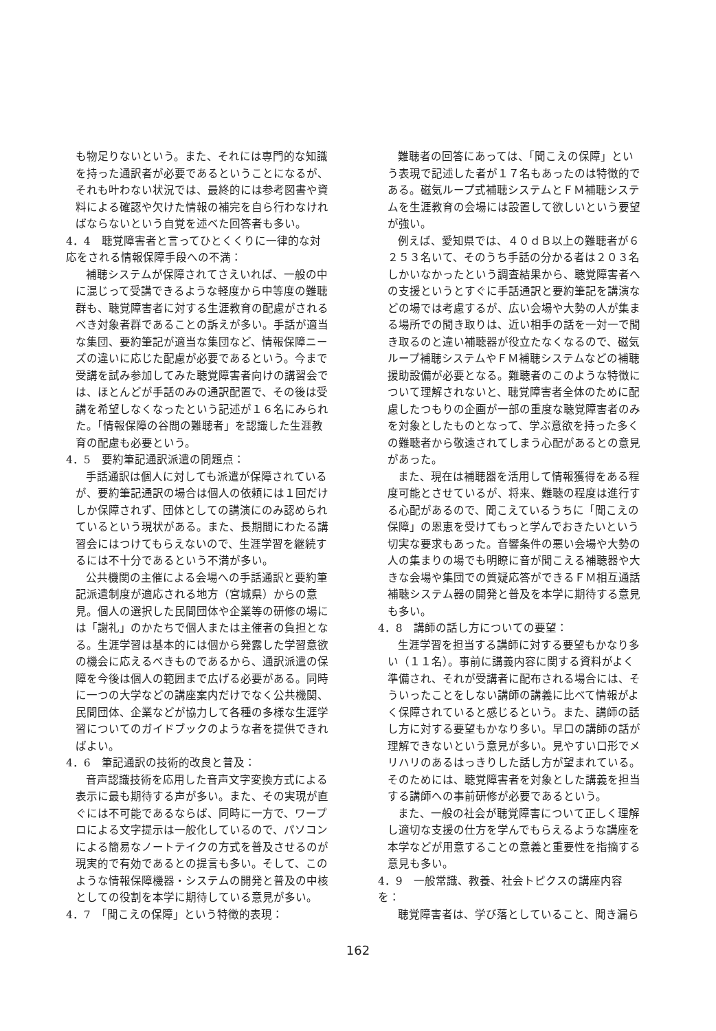も物足りないという。また、それには専門的な知識を持った通訳者が必要であるということになるが、それも叶わない状況では、最終的には参考図書や資料による確認や欠けた情報の補完を自ら行わなければならないという自覚を述べた回答者も多い。
4．4　聴覚障害者と言ってひとくくりに一律的な対応をされる情報保障手段への不満：
補聴システムが保障されてさえいれば、一般の中に混じって受講できるような軽度から中等度の難聴群も、聴覚障害者に対する生涯教育の配慮がされるべき対象者群であることの訴えが多い。手話が適当な集団、要約筆記が適当な集団など、情報保障ニーズの違いに応じた配慮が必要であるという。今まで受講を試み参加してみた聴覚障害者向けの講習会では、ほとんどが手話のみの通訳配置で、その後は受講を希望しなくなったという記述が１６名にみられた。「情報保障の谷間の難聴者」を認識した生涯教育の配慮も必要という。
4．5　要約筆記通訳派遣の問題点：
手話通訳は個人に対しても派遣が保障されているが、要約筆記通訳の場合は個人の依頼には１回だけしか保障されず、団体としての講演にのみ認められているという現状がある。また、長期間にわたる講習会にはつけてもらえないので、生涯学習を継続するには不十分であるという不満が多い。
公共機関の主催による会場への手話通訳と要約筆記派遣制度が適応される地方（宮城県）からの意見。個人の選択した民間団体や企業等の研修の場には「謝礼」のかたちで個人または主催者の負担となる。生涯学習は基本的には個から発露した学習意欲の機会に応えるべきものであるから、通訳派遣の保障を今後は個人の範囲まで広げる必要がある。同時に一つの大学などの講座案内だけでなく公共機関、民間団体、企業などが協力して各種の多様な生涯学習についてのガイドブックのような者を提供できればよい。
4．6　筆記通訳の技術的改良と普及：
音声認識技術を応用した音声文字変換方式による表示に最も期待する声が多い。また、その実現が直ぐには不可能であるならば、同時に一方で、ワープロによる文字提示は一般化しているので、パソコンによる簡易なノートテイクの方式を普及させるのが現実的で有効であるとの提言も多い。そして、このような情報保障機器・システムの開発と普及の中核としての役割を本学に期待している意見が多い。
4．7　「聞こえの保障」という特徴的表現：
難聴者の回答にあっては、「聞こえの保障」という表現で記述した者が１７名もあったのは特徴的である。磁気ループ式補聴システムとＦＭ補聴システムを生涯教育の会場には設置して欲しいという要望が強い。
例えば、愛知県では、４０ｄＢ以上の難聴者が６２５３名いて、そのうち手話の分かる者は２０３名しかいなかったという調査結果から、聴覚障害者への支援というとすぐに手話通訳と要約筆記を講演などの場では考慮するが、広い会場や大勢の人が集まる場所での聞き取りは、近い相手の話を一対一で聞き取るのと違い補聴器が役立たなくなるので、磁気ループ補聴システムやＦＭ補聴システムなどの補聴援助設備が必要となる。難聴者のこのような特徴について理解されないと、聴覚障害者全体のために配慮したつもりの企画が一部の重度な聴覚障害者のみを対象としたものとなって、学ぶ意欲を持った多くの難聴者から敬遠されてしまう心配があるとの意見があった。
また、現在は補聴器を活用して情報獲得をある程度可能とさせているが、将来、難聴の程度は進行する心配があるので、聞こえているうちに「聞こえの保障」の恩恵を受けてもっと学んでおきたいという切実な要求もあった。音響条件の悪い会場や大勢の人の集まりの場でも明瞭に音が聞こえる補聴器や大きな会場や集団での質疑応答ができるＦＭ相互通話補聴システム器の開発と普及を本学に期待する意見も多い。
4．8　講師の話し方についての要望：
生涯学習を担当する講師に対する要望もかなり多い（１１名）。事前に講義内容に関する資料がよく準備され、それが受講者に配布される場合には、そういったことをしない講師の講義に比べて情報がよく保障されていると感じるという。また、講師の話し方に対する要望もかなり多い。早口の講師の話が理解できないという意見が多い。見やすい口形でメリハリのあるはっきりした話し方が望まれている。そのためには、聴覚障害者を対象とした講義を担当する講師への事前研修が必要であるという。
また、一般の社会が聴覚障害について正しく理解し適切な支援の仕方を学んでもらえるような講座を本学などが用意することの意義と重要性を指摘する意見も多い。
4．9　一般常識、教養、社会トピクスの講座内容を：
聴覚障害者は、学び落としていること、聞き漏ら
162